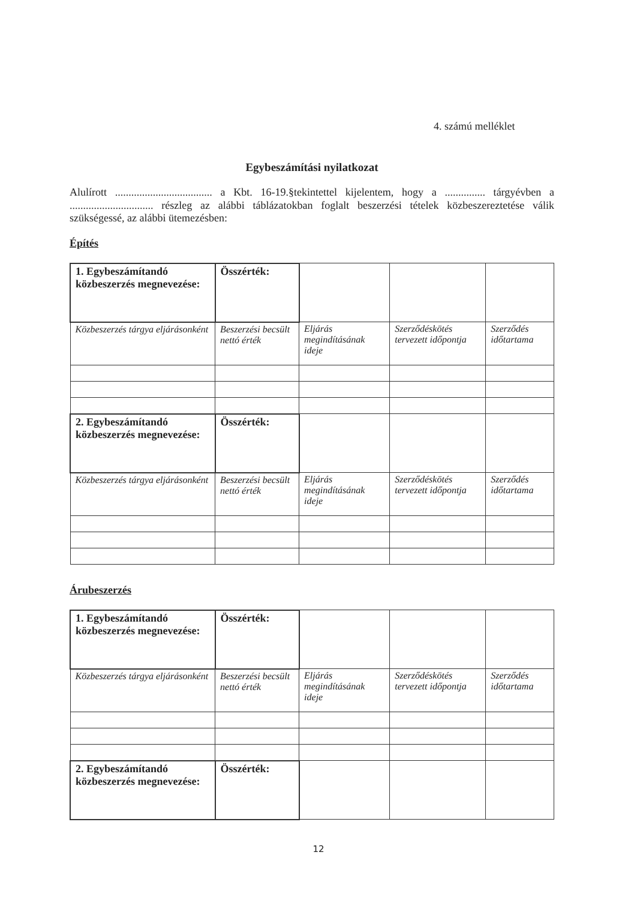4. számú melléklet
Egybeszámítási nyilatkozat
Alulírott .................................... a Kbt. 16-19.§tekintettel kijelentem, hogy a ............... tárgyévben a ............................... részleg az alábbi táblázatokban foglalt beszerzési tételek közbeszereztetése válik szükségessé, az alábbi ütemezésben:
Építés
| 1. Egybeszámítandó közbeszerzés megnevezése: | Összérték: | | | |
| Közbeszerzés tárgya eljárásonként | Beszerzési becsült nettó érték | Eljárás megindításának ideje | Szerződéskötés tervezett időpontja | Szerződés időtartama |
| 2. Egybeszámítandó közbeszerzés megnevezése: | Összérték: | | | |
| Közbeszerzés tárgya eljárásonként | Beszerzési becsült nettó érték | Eljárás megindításának ideje | Szerződéskötés tervezett időpontja | Szerződés időtartama |
Árubeszerzés
| 1. Egybeszámítandó közbeszerzés megnevezése: | Összérték: | | | |
| Közbeszerzés tárgya eljárásonként | Beszerzési becsült nettó érték | Eljárás megindításának ideje | Szerződéskötés tervezett időpontja | Szerződés időtartama |
| 2. Egybeszámítandó közbeszerzés megnevezése: | Összérték: | | | |
12